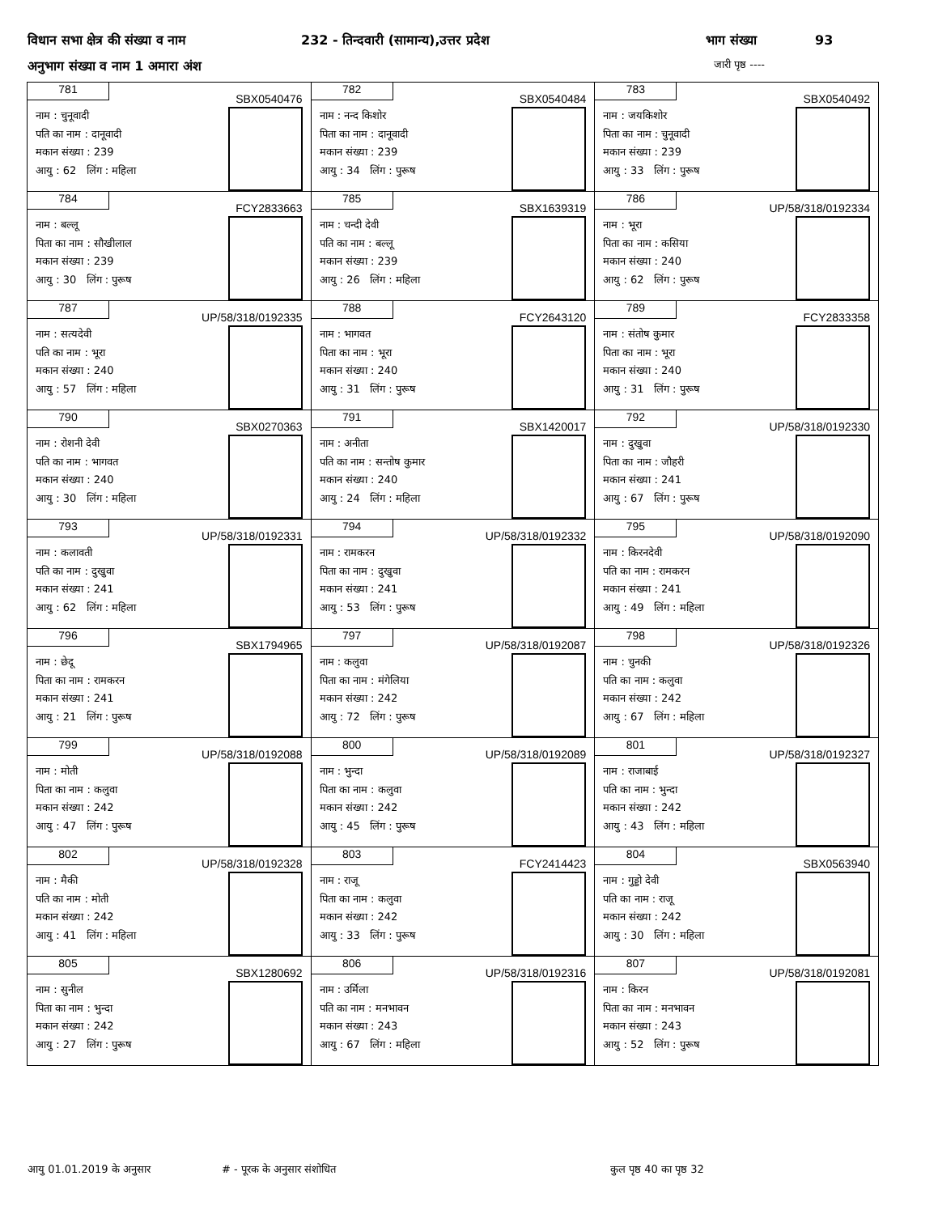विधान सभा क्षेत्र की संख्या व नाम 232 - तिन्दवारी (सामान्य),उत्तर प्रदेश भाग संख्या 93
अनुभाग संख्या व नाम 1 अमारा अंश जारी पृष्ठ ----
| 781 SBX0540476 नाम : चुनूवादी पति का नाम : दानूवादी मकान संख्या : 239 आयु : 62 लिंग : महिला | 782 SBX0540484 नाम : नन्द किशोर पिता का नाम : दानूवादी मकान संख्या : 239 आयु : 34 लिंग : पुरूष | 783 SBX0540492 नाम : जयकिशोर पिता का नाम : चुनूवादी मकान संख्या : 239 आयु : 33 लिंग : पुरूष |
| 784 FCY2833663 नाम : बल्लू पिता का नाम : सौखीलाल मकान संख्या : 239 आयु : 30 लिंग : पुरूष | 785 SBX1639319 नाम : चन्दी देवी पति का नाम : बल्लू मकान संख्या : 239 आयु : 26 लिंग : महिला | 786 UP/58/318/0192334 नाम : भूरा पिता का नाम : कसिया मकान संख्या : 240 आयु : 62 लिंग : पुरूष |
| 787 UP/58/318/0192335 नाम : सत्यदेवी पति का नाम : भूरा मकान संख्या : 240 आयु : 57 लिंग : महिला | 788 FCY2643120 नाम : भागवत पिता का नाम : भूरा मकान संख्या : 240 आयु : 31 लिंग : पुरूष | 789 FCY2833358 नाम : संतोष कुमार पिता का नाम : भूरा मकान संख्या : 240 आयु : 31 लिंग : पुरूष |
| 790 SBX0270363 नाम : रोशनी देवी पति का नाम : भागवत मकान संख्या : 240 आयु : 30 लिंग : महिला | 791 SBX1420017 नाम : अनीता पति का नाम : सन्तोष कुमार मकान संख्या : 240 आयु : 24 लिंग : महिला | 792 UP/58/318/0192330 नाम : दुखुवा पिता का नाम : जौहरी मकान संख्या : 241 आयु : 67 लिंग : पुरूष |
| 793 UP/58/318/0192331 नाम : कलावती पति का नाम : दुखुवा मकान संख्या : 241 आयु : 62 लिंग : महिला | 794 UP/58/318/0192332 नाम : रामकरन पिता का नाम : दुखुवा मकान संख्या : 241 आयु : 53 लिंग : पुरूष | 795 UP/58/318/0192090 नाम : किरनदेवी पति का नाम : रामकरन मकान संख्या : 241 आयु : 49 लिंग : महिला |
| 796 SBX1794965 नाम : छेदू पिता का नाम : रामकरन मकान संख्या : 241 आयु : 21 लिंग : पुरूष | 797 UP/58/318/0192087 नाम : कलुवा पिता का नाम : मंगेलिया मकान संख्या : 242 आयु : 72 लिंग : पुरूष | 798 UP/58/318/0192326 नाम : चुनकी पति का नाम : कलुवा मकान संख्या : 242 आयु : 67 लिंग : महिला |
| 799 UP/58/318/0192088 नाम : मोती पिता का नाम : कलुवा मकान संख्या : 242 आयु : 47 लिंग : पुरूष | 800 UP/58/318/0192089 नाम : भुन्दा पिता का नाम : कलुवा मकान संख्या : 242 आयु : 45 लिंग : पुरूष | 801 UP/58/318/0192327 नाम : राजाबाई पति का नाम : भुन्दा मकान संख्या : 242 आयु : 43 लिंग : महिला |
| 802 UP/58/318/0192328 नाम : मैकी पति का नाम : मोती मकान संख्या : 242 आयु : 41 लिंग : महिला | 803 FCY2414423 नाम : राजू पिता का नाम : कलुवा मकान संख्या : 242 आयु : 33 लिंग : पुरूष | 804 SBX0563940 नाम : गुड्डो देवी पति का नाम : राजू मकान संख्या : 242 आयु : 30 लिंग : महिला |
| 805 SBX1280692 नाम : सुनील पिता का नाम : भुन्दा मकान संख्या : 242 आयु : 27 लिंग : पुरूष | 806 UP/58/318/0192316 नाम : उर्मिला पति का नाम : मनभावन मकान संख्या : 243 आयु : 67 लिंग : महिला | 807 UP/58/318/0192081 नाम : किरन पिता का नाम : मनभावन मकान संख्या : 243 आयु : 52 लिंग : पुरूष |
आयु 01.01.2019 के अनुसार # - पूरक के अनुसार संशोधित कुल पृष्ठ 40 का पृष्ठ 32